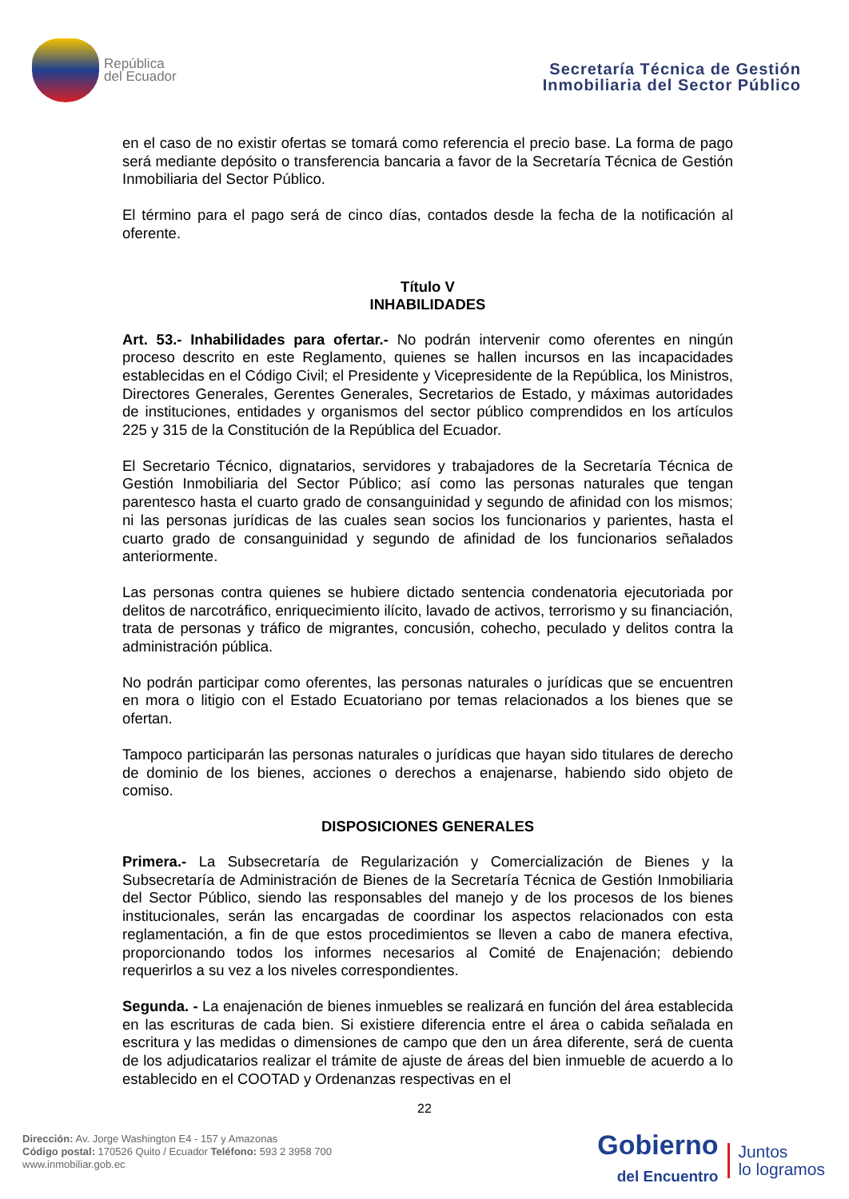República
del Ecuador
Secretaría Técnica de Gestión
Inmobiliaria del Sector Público
en el caso de no existir ofertas se tomará como referencia el precio base. La forma de pago será mediante depósito o transferencia bancaria a favor de la Secretaría Técnica de Gestión Inmobiliaria del Sector Público.
El término para el pago será de cinco días, contados desde la fecha de la notificación al oferente.
Título V
INHABILIDADES
Art. 53.- Inhabilidades para ofertar.- No podrán intervenir como oferentes en ningún proceso descrito en este Reglamento, quienes se hallen incursos en las incapacidades establecidas en el Código Civil; el Presidente y Vicepresidente de la República, los Ministros, Directores Generales, Gerentes Generales, Secretarios de Estado, y máximas autoridades de instituciones, entidades y organismos del sector público comprendidos en los artículos 225 y 315 de la Constitución de la República del Ecuador.
El Secretario Técnico, dignatarios, servidores y trabajadores de la Secretaría Técnica de Gestión Inmobiliaria del Sector Público; así como las personas naturales que tengan parentesco hasta el cuarto grado de consanguinidad y segundo de afinidad con los mismos; ni las personas jurídicas de las cuales sean socios los funcionarios y parientes, hasta el cuarto grado de consanguinidad y segundo de afinidad de los funcionarios señalados anteriormente.
Las personas contra quienes se hubiere dictado sentencia condenatoria ejecutoriada por delitos de narcotráfico, enriquecimiento ilícito, lavado de activos, terrorismo y su financiación, trata de personas y tráfico de migrantes, concusión, cohecho, peculado y delitos contra la administración pública.
No podrán participar como oferentes, las personas naturales o jurídicas que se encuentren en mora o litigio con el Estado Ecuatoriano por temas relacionados a los bienes que se ofertan.
Tampoco participarán las personas naturales o jurídicas que hayan sido titulares de derecho de dominio de los bienes, acciones o derechos a enajenarse, habiendo sido objeto de comiso.
DISPOSICIONES GENERALES
Primera.- La Subsecretaría de Regularización y Comercialización de Bienes y la Subsecretaría de Administración de Bienes de la Secretaría Técnica de Gestión Inmobiliaria del Sector Público, siendo las responsables del manejo y de los procesos de los bienes institucionales, serán las encargadas de coordinar los aspectos relacionados con esta reglamentación, a fin de que estos procedimientos se lleven a cabo de manera efectiva, proporcionando todos los informes necesarios al Comité de Enajenación; debiendo requerirlos a su vez a los niveles correspondientes.
Segunda. - La enajenación de bienes inmuebles se realizará en función del área establecida en las escrituras de cada bien. Si existiere diferencia entre el área o cabida señalada en escritura y las medidas o dimensiones de campo que den un área diferente, será de cuenta de los adjudicatarios realizar el trámite de ajuste de áreas del bien inmueble de acuerdo a lo establecido en el COOTAD y Ordenanzas respectivas en el
22
Dirección: Av. Jorge Washington E4 - 157 y Amazonas
Código postal: 170526 Quito / Ecuador Teléfono: 593 2 3958 700
www.inmobiliar.gob.ec
Gobierno
del Encuentro
Juntos
lo logramos